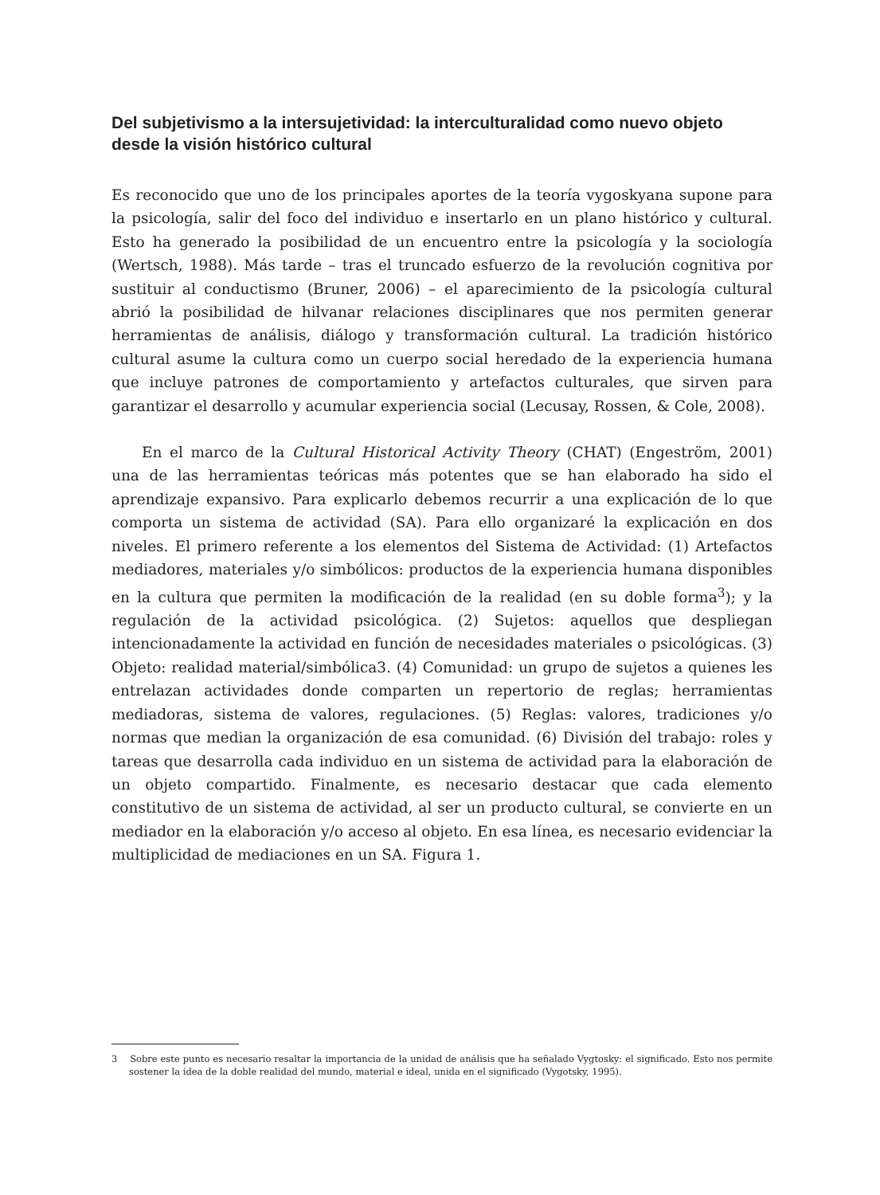Del subjetivismo a la intersujetividad: la interculturalidad como nuevo objeto desde la visión histórico cultural
Es reconocido que uno de los principales aportes de la teoría vygoskyana supone para la psicología, salir del foco del individuo e insertarlo en un plano histórico y cultural. Esto ha generado la posibilidad de un encuentro entre la psicología y la sociología (Wertsch, 1988). Más tarde – tras el truncado esfuerzo de la revolución cognitiva por sustituir al conductismo (Bruner, 2006) – el aparecimiento de la psicología cultural abrió la posibilidad de hilvanar relaciones disciplinares que nos permiten generar herramientas de análisis, diálogo y transformación cultural. La tradición histórico cultural asume la cultura como un cuerpo social heredado de la experiencia humana que incluye patrones de comportamiento y artefactos culturales, que sirven para garantizar el desarrollo y acumular experiencia social (Lecusay, Rossen, & Cole, 2008).
En el marco de la Cultural Historical Activity Theory (CHAT) (Engeström, 2001) una de las herramientas teóricas más potentes que se han elaborado ha sido el aprendizaje expansivo. Para explicarlo debemos recurrir a una explicación de lo que comporta un sistema de actividad (SA). Para ello organizaré la explicación en dos niveles. El primero referente a los elementos del Sistema de Actividad: (1) Artefactos mediadores, materiales y/o simbólicos: productos de la experiencia humana disponibles en la cultura que permiten la modificación de la realidad (en su doble forma<sup>3</sup>); y la regulación de la actividad psicológica. (2) Sujetos: aquellos que despliegan intencionadamente la actividad en función de necesidades materiales o psicológicas. (3) Objeto: realidad material/simbólica3. (4) Comunidad: un grupo de sujetos a quienes les entrelazan actividades donde comparten un repertorio de reglas; herramientas mediadoras, sistema de valores, regulaciones. (5) Reglas: valores, tradiciones y/o normas que median la organización de esa comunidad. (6) División del trabajo: roles y tareas que desarrolla cada individuo en un sistema de actividad para la elaboración de un objeto compartido. Finalmente, es necesario destacar que cada elemento constitutivo de un sistema de actividad, al ser un producto cultural, se convierte en un mediador en la elaboración y/o acceso al objeto. En esa línea, es necesario evidenciar la multiplicidad de mediaciones en un SA. Figura 1.
3 Sobre este punto es necesario resaltar la importancia de la unidad de análisis que ha señalado Vygtosky: el significado. Esto nos permite sostener la idea de la doble realidad del mundo, material e ideal, unida en el significado (Vygotsky, 1995).